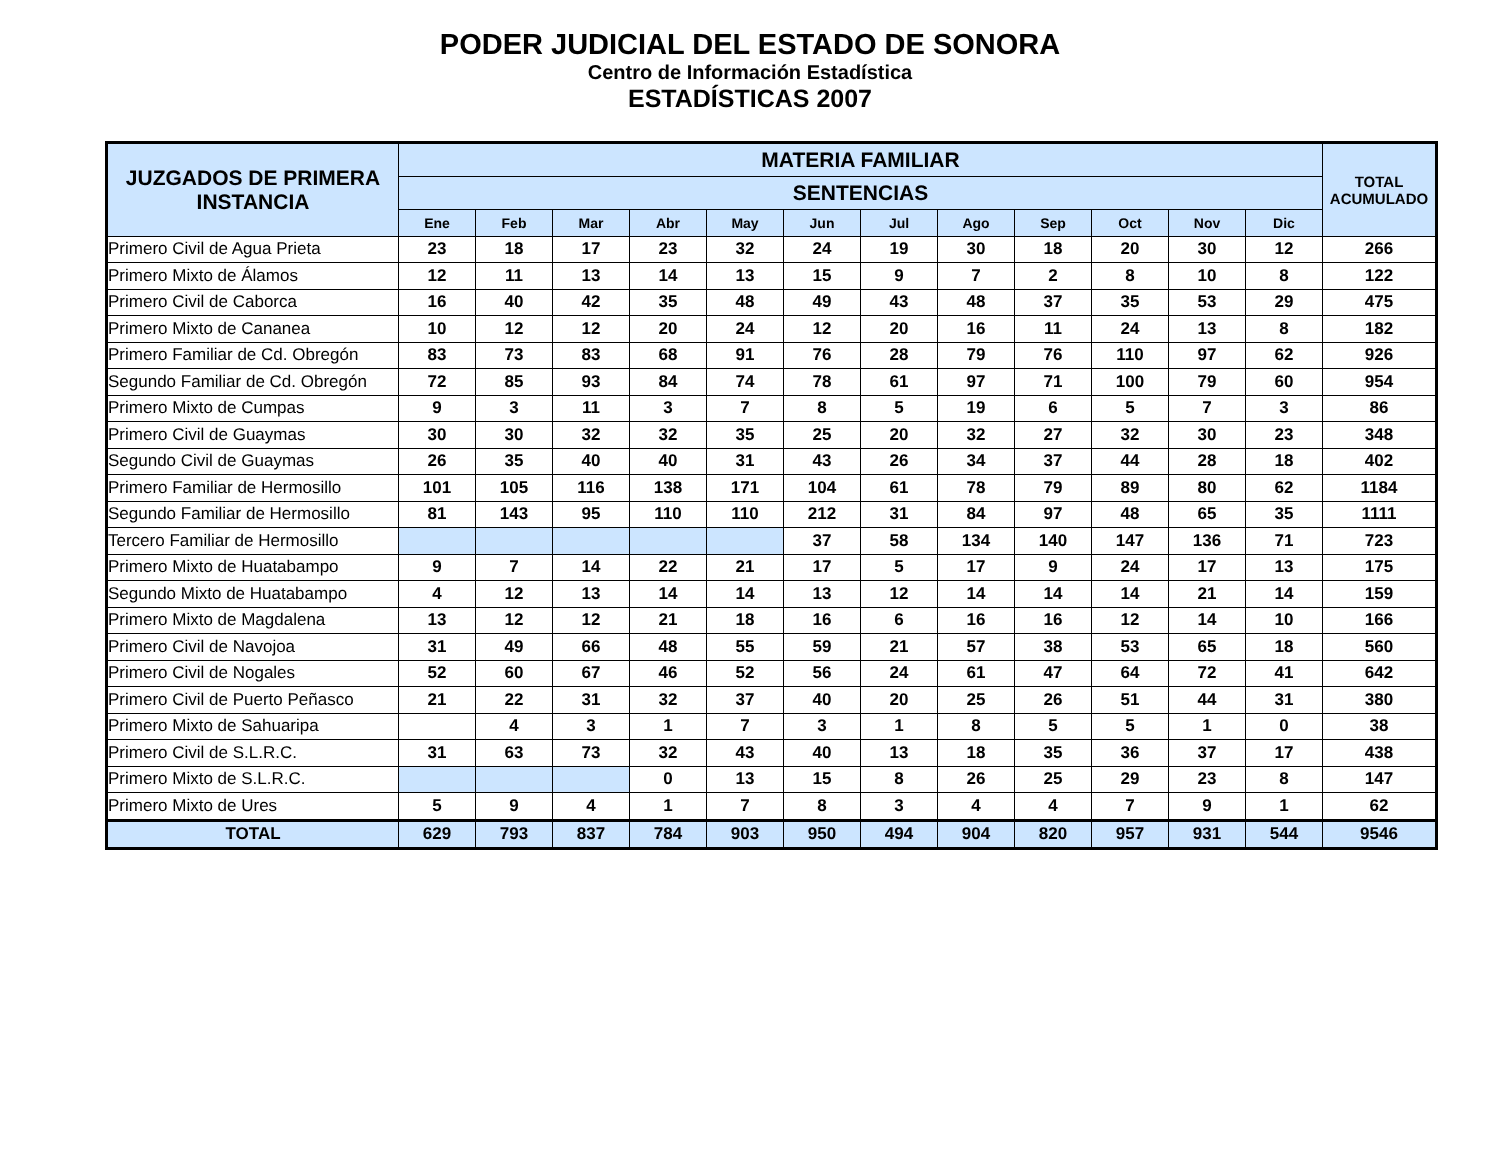PODER JUDICIAL DEL ESTADO DE SONORA
Centro de Información Estadística
ESTADÍSTICAS 2007
| JUZGADOS DE PRIMERA INSTANCIA | MATERIA FAMILIAR | | | | | | | | | | | | TOTAL ACUMULADO |
| --- | --- | --- | --- | --- | --- | --- | --- | --- | --- | --- | --- | --- | --- |
| | SENTENCIAS | | | | | | | | | | | | |
| | Ene | Feb | Mar | Abr | May | Jun | Jul | Ago | Sep | Oct | Nov | Dic | |
| Primero Civil de Agua Prieta | 23 | 18 | 17 | 23 | 32 | 24 | 19 | 30 | 18 | 20 | 30 | 12 | 266 |
| Primero Mixto de Álamos | 12 | 11 | 13 | 14 | 13 | 15 | 9 | 7 | 2 | 8 | 10 | 8 | 122 |
| Primero Civil de Caborca | 16 | 40 | 42 | 35 | 48 | 49 | 43 | 48 | 37 | 35 | 53 | 29 | 475 |
| Primero Mixto de Cananea | 10 | 12 | 12 | 20 | 24 | 12 | 20 | 16 | 11 | 24 | 13 | 8 | 182 |
| Primero Familiar de Cd. Obregón | 83 | 73 | 83 | 68 | 91 | 76 | 28 | 79 | 76 | 110 | 97 | 62 | 926 |
| Segundo Familiar de Cd. Obregón | 72 | 85 | 93 | 84 | 74 | 78 | 61 | 97 | 71 | 100 | 79 | 60 | 954 |
| Primero Mixto de Cumpas | 9 | 3 | 11 | 3 | 7 | 8 | 5 | 19 | 6 | 5 | 7 | 3 | 86 |
| Primero Civil de Guaymas | 30 | 30 | 32 | 32 | 35 | 25 | 20 | 32 | 27 | 32 | 30 | 23 | 348 |
| Segundo Civil de Guaymas | 26 | 35 | 40 | 40 | 31 | 43 | 26 | 34 | 37 | 44 | 28 | 18 | 402 |
| Primero Familiar de Hermosillo | 101 | 105 | 116 | 138 | 171 | 104 | 61 | 78 | 79 | 89 | 80 | 62 | 1184 |
| Segundo Familiar de Hermosillo | 81 | 143 | 95 | 110 | 110 | 212 | 31 | 84 | 97 | 48 | 65 | 35 | 1111 |
| Tercero Familiar de Hermosillo | | | | | | 37 | 58 | 134 | 140 | 147 | 136 | 71 | 723 |
| Primero Mixto de Huatabampo | 9 | 7 | 14 | 22 | 21 | 17 | 5 | 17 | 9 | 24 | 17 | 13 | 175 |
| Segundo Mixto de Huatabampo | 4 | 12 | 13 | 14 | 14 | 13 | 12 | 14 | 14 | 14 | 21 | 14 | 159 |
| Primero Mixto de Magdalena | 13 | 12 | 12 | 21 | 18 | 16 | 6 | 16 | 16 | 12 | 14 | 10 | 166 |
| Primero Civil de Navojoa | 31 | 49 | 66 | 48 | 55 | 59 | 21 | 57 | 38 | 53 | 65 | 18 | 560 |
| Primero Civil de Nogales | 52 | 60 | 67 | 46 | 52 | 56 | 24 | 61 | 47 | 64 | 72 | 41 | 642 |
| Primero Civil de Puerto Peñasco | 21 | 22 | 31 | 32 | 37 | 40 | 20 | 25 | 26 | 51 | 44 | 31 | 380 |
| Primero Mixto de Sahuaripa | | 4 | 3 | 1 | 7 | 3 | 1 | 8 | 5 | 5 | 1 | 0 | 38 |
| Primero Civil de S.L.R.C. | 31 | 63 | 73 | 32 | 43 | 40 | 13 | 18 | 35 | 36 | 37 | 17 | 438 |
| Primero Mixto de S.L.R.C. | | | | 0 | 13 | 15 | 8 | 26 | 25 | 29 | 23 | 8 | 147 |
| Primero Mixto de Ures | 5 | 9 | 4 | 1 | 7 | 8 | 3 | 4 | 4 | 7 | 9 | 1 | 62 |
| TOTAL | 629 | 793 | 837 | 784 | 903 | 950 | 494 | 904 | 820 | 957 | 931 | 544 | 9546 |